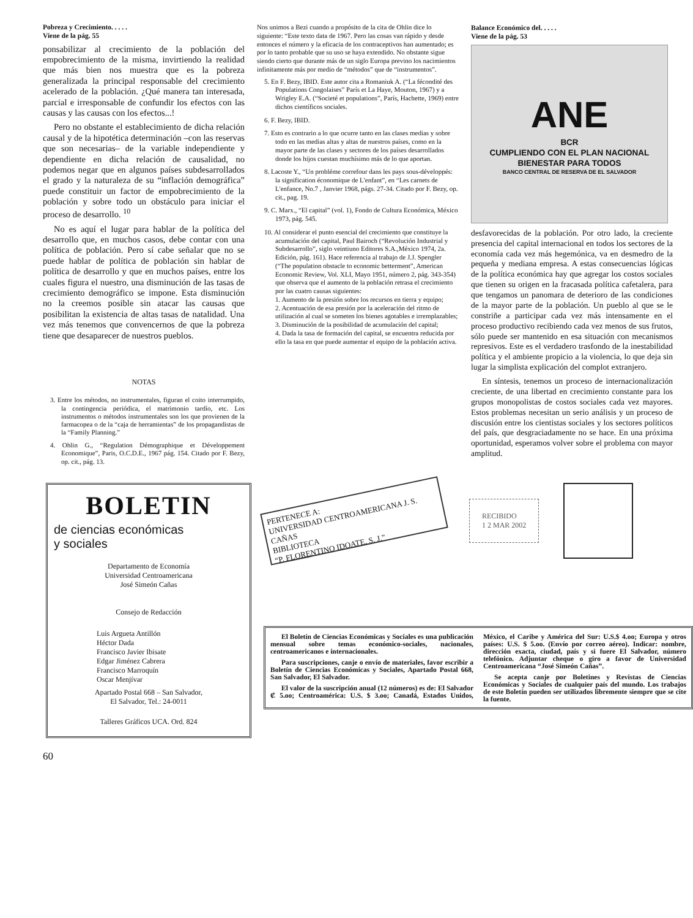Pobreza y Crecimiento. . . . .
Viene de la pág. 55
ponsabilizar al crecimiento de la población del empobrecimiento de la misma, invirtiendo la realidad que más bien nos muestra que es la pobreza generalizada la principal responsable del crecimiento acelerado de la población. ¿Qué manera tan interesada, parcial e irresponsable de confundir los efectos con las causas y las causas con los efectos...!
Pero no obstante el establecimiento de dicha relación causal y de la hipotética determinación –con las reservas que son necesarias– de la variable independiente y dependiente en dicha relación de causalidad, no podemos negar que en algunos países subdesarrollados el grado y la naturaleza de su “inflación demográfica” puede constituir un factor de empobrecimiento de la población y sobre todo un obstáculo para iniciar el proceso de desarrollo. <sup>10</sup>
No es aquí el lugar para hablar de la política del desarrollo que, en muchos casos, debe contar con una política de población. Pero sí cabe señalar que no se puede hablar de política de población sin hablar de política de desarrollo y que en muchos países, entre los cuales figura el nuestro, una disminución de las tasas de crecimiento demográfico se impone. Esta disminución no la creemos posible sin atacar las causas que posibilitan la existencia de altas tasas de natalidad. Una vez más tenemos que convencernos de que la pobreza tiene que desaparecer de nuestros pueblos.
NOTAS
3. Entre los métodos, no instrumentales, figuran el coito interrumpido, la contingencia periódica, el matrimonio tardío, etc. Los instrumentos o métodos instrumentales son los que provienen de la farmacopea o de la “caja de herramientas” de los propagandistas de la “Family Planning.”
4. Ohlin G., “Regulation Démographique et Développement Economique”, Paris, O.C.D.E., 1967 pág. 154. Citado por F. Bezy, op. cit., pág. 13.
Nos unimos a Bezi cuando a propósito de la cita de Ohlin dice lo siguiente: “Este texto data de 1967. Pero las cosas van rápido y desde entonces el número y la eficacia de los contraceptivos han aumentado; es por lo tanto probable que su uso se haya extendido. No obstante sigue siendo cierto que durante más de un siglo Europa previno los nacimientos infinitamente más por medio de “métodos” que de “instrumentos”.
5. En F. Bezy, IBID. Este autor cita a Romaniuk A. (“La fécondité des Populations Congolaises” París et La Haye, Mouton, 1967) y a Wrigley E.A. (“Societé et populations”, París, Hachette, 1969) entre dichos científicos sociales.
6. F. Bezy, IBID.
7. Esto es contrario a lo que ocurre tanto en las clases medias y sobre todo en las medias altas y altas de nuestros países, como en la mayor parte de las clases y sectores de los países desarrollados donde los hijos cuestan muchísimo más de lo que aportan.
8. Lacoste Y., “Un probléme correfour dans les pays sous-développés: la signification économique de L'enfant”, en “Les carnets de L'enfance, No.7 , Janvier 1968, págs. 27-34. Citado por F. Bezy, op. cit., pag. 19.
9. C. Marx., “El capital” (vol. 1), Fondo de Cultura Económica, México 1973, pág. 545.
10. Al considerar el punto esencial del crecimiento que constituye la acumulación del capital, Paul Bairoch (“Revolución Industrial y Subdesarrollo”, siglo veintiuno Editores S.A.,México 1974, 2a. Edición, pág. 161). Hace referencia al trabajo de J.J. Spengler (“The population obstacle to economic betterment”, American Economic Review, Vol. XLI, Mayo 1951, número 2, pág. 343-354) que observa que el aumento de la población retrasa el crecimiento por las cuatro causas siguientes:
1. Aumento de la presión sobre los recursos en tierra y equipo;
2. Acentuación de esa presión por la aceleración del ritmo de utilización al cual se someten los bienes agotables e irremplazables;
3. Disminución de la posibilidad de acumulación del capital;
4. Dada la tasa de formación del capital, se encuentra reducida por ello la tasa en que puede aumentar el equipo de la población activa.
Balance Económico del. . . . .
Viene de la pág. 53
ANE
BCR
CUMPLIENDO CON EL PLAN NACIONAL
BIENESTAR PARA TODOS
BANCO CENTRAL DE RESERVA DE EL SALVADOR
desfavorecidas de la población. Por otro lado, la creciente presencia del capital internacional en todos los sectores de la economía cada vez más hegemónica, va en desmedro de la pequeña y mediana empresa. A estas consecuencias lógicas de la política económica hay que agregar los costos sociales que tienen su origen en la fracasada política cafetalera, para que tengamos un panomara de deterioro de las condiciones de la mayor parte de la población. Un pueblo al que se le constriñe a participar cada vez más intensamente en el proceso productivo recibiendo cada vez menos de sus frutos, sólo puede ser mantenido en esa situación con mecanismos represivos. Este es el verdadero trasfondo de la inestabilidad política y el ambiente propicio a la violencia, lo que deja sin lugar la simplista explicación del complot extranjero.
En síntesis, tenemos un proceso de internacionalización creciente, de una libertad en crecimiento constante para los grupos monopolistas de costos sociales cada vez mayores. Estos problemas necesitan un serio análisis y un proceso de discusión entre los cientistas sociales y los sectores políticos del país, que desgraciadamente no se hace. En una próxima oportunidad, esperamos volver sobre el problema con mayor amplitud.
BOLETIN
de ciencias económicas
y sociales
Departamento de Economía
Universidad Centroamericana
José Simeón Cañas
Consejo de Redacción
Luis Argueta Antillón
Héctor Dada
Francisco Javier Ibisate
Edgar Jiménez Cabrera
Francisco Marroquín
Oscar Menjívar
Apartado Postal 668 – San Salvador,
El Salvador, Tel.: 24-0011
Talleres Gráficos UCA. Ord. 824
PERTENECE A:
UNIVERSIDAD CENTROAMERICANA J. S. CAÑAS
BIBLIOTECA
“P. FLORENTINO IDOATE, S. J.”
RECIBIDO
1 2 MAR 2002
El Boletín de Ciencias Económicas y Sociales es una publicación mensual sobre temas económico-sociales, nacionales, centroamericanos e internacionales.
Para suscripciones, canje o envío de materiales, favor escribir a Boletín de Ciencias Económicas y Sociales, Apartado Postal 668, San Salvador, El Salvador.
El valor de la suscripción anual (12 números) es de: El Salvador ₡ 5.oo; Centroamérica: U.S. $ 3.oo; Canadá, Estados Unidos, México, el Caribe y América del Sur: U.S.$ 4.oo; Europa y otros países: U.S. $ 5.oo. (Envío por correo aéreo). Indicar: nombre, dirección exacta, ciudad, país y si fuere El Salvador, número telefónico. Adjuntar cheque o giro a favor de Universidad Centroamericana “José Simeón Cañas”.
Se acepta canje por Boletines y Revistas de Ciencias Económicas y Sociales de cualquier país del mundo. Los trabajos de este Boletín pueden ser utilizados libremente siempre que se cite la fuente.
60